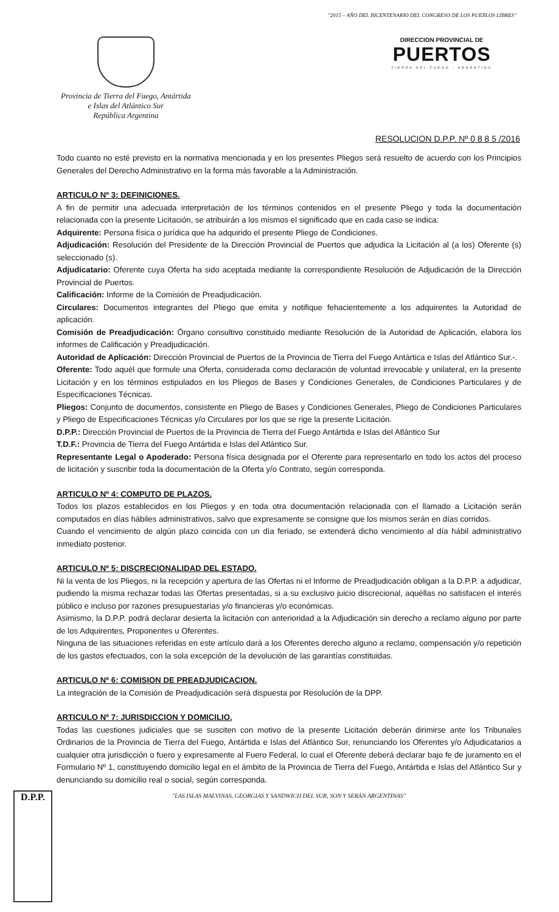"2015 – AÑO DEL BICENTENARIO DEL CONGRESO DE LOS PUEBLOS LIBRES"
Provincia de Tierra del Fuego, Antártida
e Islas del Atlántico Sur
República Argentina
DIRECCION PROVINCIAL DE
PUERTOS
TIERRA DEL FUEGO - ARGENTINA
RESOLUCION D.P.P. Nº 0 8 8 5 /2016
Todo cuanto no esté previsto en la normativa mencionada y en los presentes Pliegos será resuelto de acuerdo con los Principios Generales del Derecho Administrativo en la forma más favorable a la Administración.
ARTICULO Nº 3: DEFINICIONES.
A fin de permitir una adecuada interpretación de los términos contenidos en el presente Pliego y toda la documentación relacionada con la presente Licitación, se atribuirán a los mismos el significado que en cada caso se indica:
Adquirente: Persona física o jurídica que ha adquirido el presente Pliego de Condiciones.
Adjudicación: Resolución del Presidente de la Dirección Provincial de Puertos que adjudica la Licitación al (a los) Oferente (s) seleccionado (s).
Adjudicatario: Oferente cuya Oferta ha sido aceptada mediante la correspondiente Resolución de Adjudicación de la Dirección Provincial de Puertos.
Calificación: Informe de la Comisión de Preadjudicación.
Circulares: Documentos integrantes del Pliego que emita y notifique fehacientemente a los adquirentes la Autoridad de aplicación.
Comisión de Preadjudicación: Órgano consultivo constituido mediante Resolución de la Autoridad de Aplicación, elabora los informes de Calificación y Preadjudicación.
Autoridad de Aplicación: Dirección Provincial de Puertos de la Provincia de Tierra del Fuego Antártica e Islas del Atlántico Sur.-.
Oferente: Todo aquél que formule una Oferta, considerada como declaración de voluntad irrevocable y unilateral, en la presente Licitación y en los términos estipulados en los Pliegos de Bases y Condiciones Generales, de Condiciones Particulares y de Especificaciones Técnicas.
Pliegos: Conjunto de documentos, consistente en Pliego de Bases y Condiciones Generales, Pliego de Condiciones Particulares y Pliego de Especificaciones Técnicas y/o Circulares por los que se rige la presente Licitación.
D.P.P.: Dirección Provincial de Puertos de la Provincia de Tierra del Fuego Antártida e Islas del Atlántico Sur
T.D.F.: Provincia de Tierra del Fuego Antártida e Islas del Atlántico Sur.
Representante Legal o Apoderado: Persona física designada por el Oferente para representarlo en todo los actos del proceso de licitación y suscribir toda la documentación de la Oferta y/o Contrato, según corresponda.
ARTICULO Nº 4: COMPUTO DE PLAZOS.
Todos los plazos establecidos en los Pliegos y en toda otra documentación relacionada con el llamado a Licitación serán computados en días hábiles administrativos, salvo que expresamente se consigne que los mismos serán en días corridos.
Cuando el vencimiento de algún plazo coincida con un día feriado, se extenderá dicho vencimiento al día hábil administrativo inmediato posterior.
ARTICULO Nº 5: DISCRECIONALIDAD DEL ESTADO.
Ni la venta de los Pliegos, ni la recepción y apertura de las Ofertas ni el Informe de Preadjudicación obligan a la D.P.P. a adjudicar, pudiendo la misma rechazar todas las Ofertas presentadas, si a su exclusivo juicio discrecional, aquéllas no satisfacen el interés público e incluso por razones presupuestarias y/o financieras y/o económicas.
Asimismo, la D.P.P. podrá declarar desierta la licitación con anterioridad a la Adjudicación sin derecho a reclamo alguno por parte de los Adquirentes, Proponentes u Oferentes.
Ninguna de las situaciones referidas en este artículo dará a los Oferentes derecho alguno a reclamo, compensación y/o repetición de los gastos efectuados, con la sola excepción de la devolución de las garantías constituidas.
ARTICULO Nº 6: COMISION DE PREADJUDICACION.
La integración de la Comisión de Preadjudicación será dispuesta por Resolución de la DPP.
ARTICULO Nº 7: JURISDICCION Y DOMICILIO.
Todas las cuestiones judiciales que se susciten con motivo de la presente Licitación deberán dirimirse ante los Tribunales Ordinarios de la Provincia de Tierra del Fuego, Antártida e Islas del Atlántico Sur, renunciando los Oferentes y/o Adjudicatarios a cualquier otra jurisdicción o fuero y expresamente al Fuero Federal, lo cual el Oferente deberá declarar bajo fe de juramento en el Formulario Nº 1, constituyendo domicilio legal en el ámbito de la Provincia de Tierra del Fuego, Antártida e Islas del Atlántico Sur y denunciando su domicilio real o social, según corresponda.
"LAS ISLAS MALVINAS, GEORGIAS Y SANDWICH DEL SUR, SON Y SERÁN ARGENTINAS"
D.P.P.